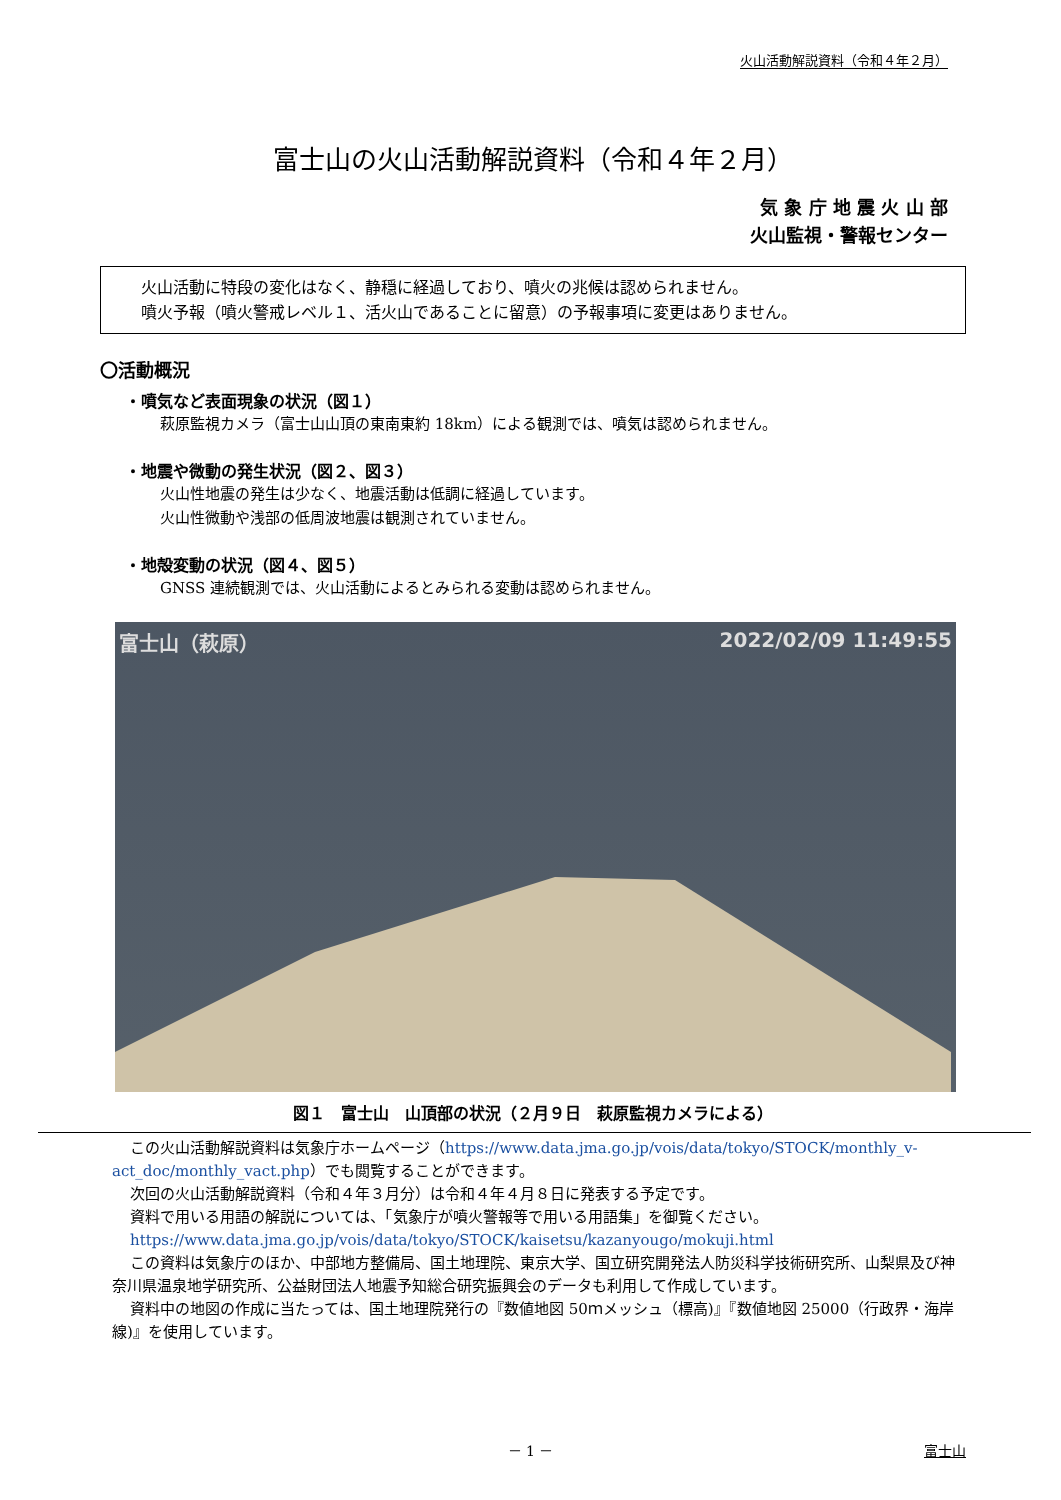火山活動解説資料（令和４年２月）
富士山の火山活動解説資料（令和４年２月）
気 象 庁 地 震 火 山 部
火山監視・警報センター
火山活動に特段の変化はなく、静穏に経過しており、噴火の兆候は認められません。
噴火予報（噴火警戒レベル１、活火山であることに留意）の予報事項に変更はありません。
〇活動概況
・噴気など表面現象の状況（図１）
萩原監視カメラ（富士山山頂の東南東約 18km）による観測では、噴気は認められません。
・地震や微動の発生状況（図２、図３）
火山性地震の発生は少なく、地震活動は低調に経過しています。
火山性微動や浅部の低周波地震は観測されていません。
・地殻変動の状況（図４、図５）
GNSS 連続観測では、火山活動によるとみられる変動は認められません。
富士山（萩原） 2022/02/09 11:49:55
図１　富士山　山頂部の状況（２月９日　萩原監視カメラによる）
この火山活動解説資料は気象庁ホームページ（https://www.data.jma.go.jp/vois/data/tokyo/STOCK/monthly_v-act_doc/monthly_vact.php）でも閲覧することができます。
次回の火山活動解説資料（令和４年３月分）は令和４年４月８日に発表する予定です。
資料で用いる用語の解説については、「気象庁が噴火警報等で用いる用語集」を御覧ください。
https://www.data.jma.go.jp/vois/data/tokyo/STOCK/kaisetsu/kazanyougo/mokuji.html
この資料は気象庁のほか、中部地方整備局、国土地理院、東京大学、国立研究開発法人防災科学技術研究所、山梨県及び神奈川県温泉地学研究所、公益財団法人地震予知総合研究振興会のデータも利用して作成しています。
資料中の地図の作成に当たっては、国土地理院発行の『数値地図 50ｍメッシュ（標高)』『数値地図 25000（行政界・海岸線)』を使用しています。
－ 1 － 富士山